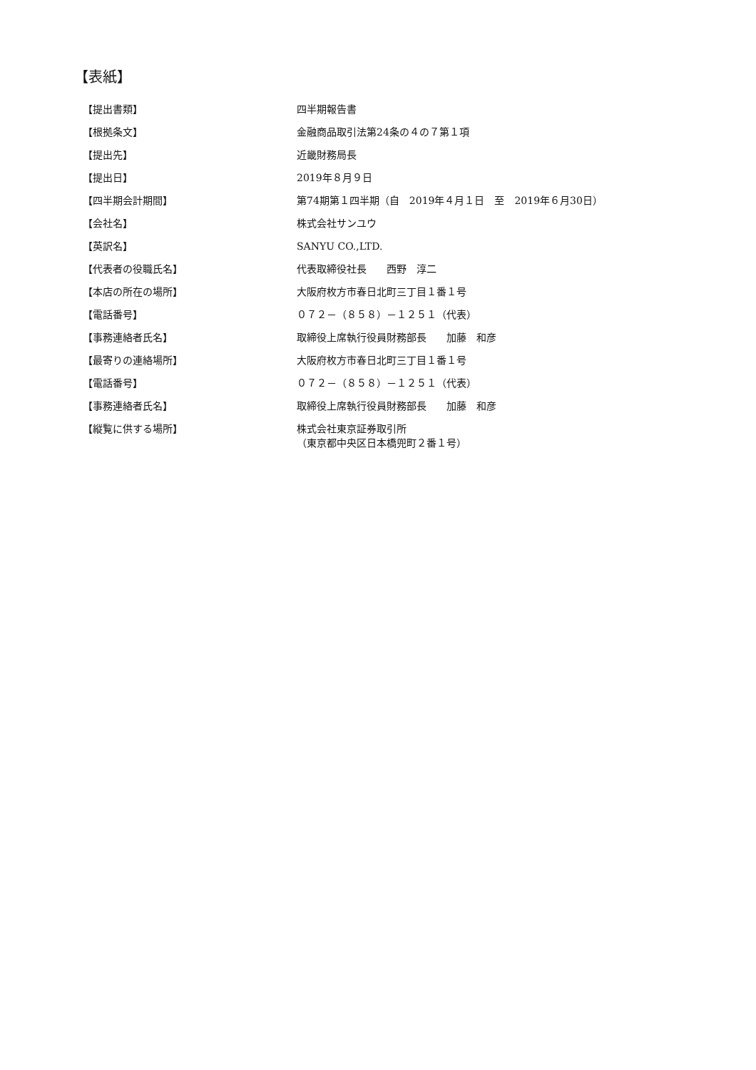【表紙】
【提出書類】 四半期報告書
【根拠条文】 金融商品取引法第24条の４の７第１項
【提出先】 近畿財務局長
【提出日】 2019年８月９日
【四半期会計期間】 第74期第１四半期（自　2019年４月１日　至　2019年６月30日）
【会社名】 株式会社サンユウ
【英訳名】 SANYU CO.,LTD.
【代表者の役職氏名】 代表取締役社長　　西野　淳二
【本店の所在の場所】 大阪府枚方市春日北町三丁目１番１号
【電話番号】 ０７２－（８５８）－１２５１（代表）
【事務連絡者氏名】 取締役上席執行役員財務部長　　加藤　和彦
【最寄りの連絡場所】 大阪府枚方市春日北町三丁目１番１号
【電話番号】 ０７２－（８５８）－１２５１（代表）
【事務連絡者氏名】 取締役上席執行役員財務部長　　加藤　和彦
【縦覧に供する場所】 株式会社東京証券取引所
（東京都中央区日本橋兜町２番１号）